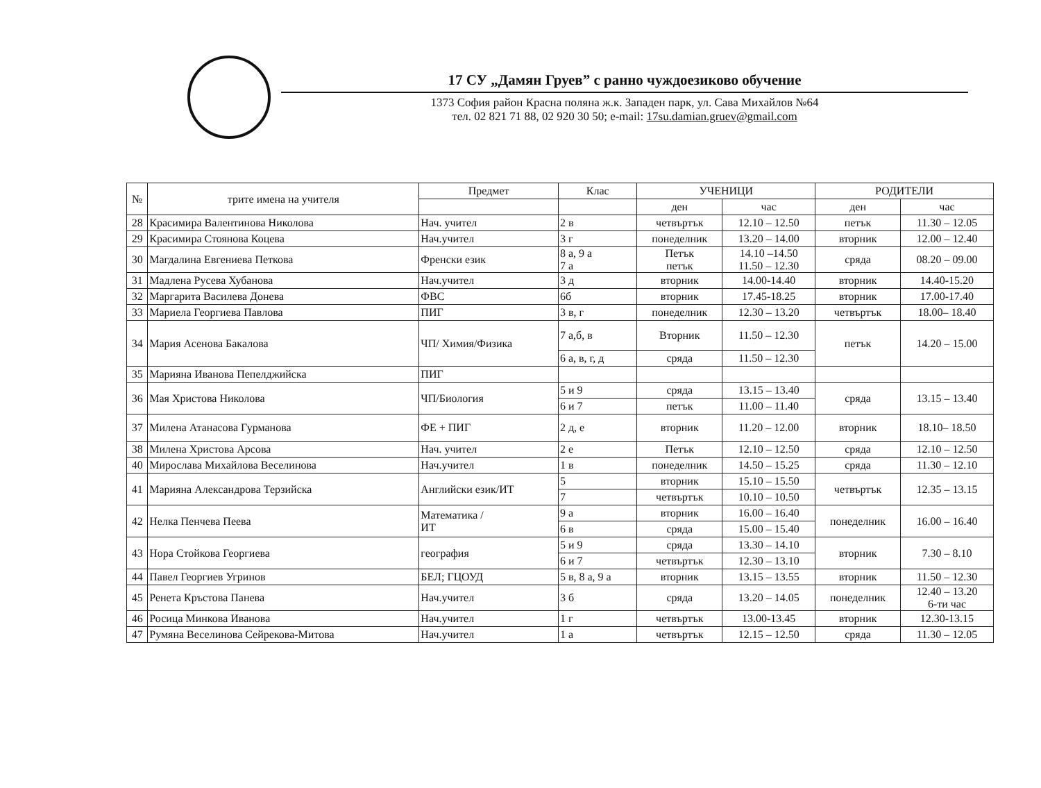17 СУ „Дамян Груев” с ранно чуждоезиково обучение
1373 София район Красна поляна ж.к. Западен парк, ул. Сава Михайлов №64
тел. 02 821 71 88, 02 920 30 50; e-mail: 17su.damian.gruev@gmail.com
| № | трите имена на учителя | Предмет | Клас | УЧЕНИЦИ | | РОДИТЕЛИ | |
| --- | --- | --- | --- | --- | --- | --- | --- |
| | | | | ден | час | ден | час |
| 28 | Красимира Валентинова Николова | Нач. учител | 2 в | четвъртък | 12.10 – 12.50 | петък | 11.30 – 12.05 |
| 29 | Красимира Стоянова Коцева | Нач.учител | 3 г | понеделник | 13.20 – 14.00 | вторник | 12.00 – 12.40 |
| 30 | Магдалина Евгениева Петкова | Френски език | 8 а, 9 а 7 а | Петък петък | 14.10 –14.50 11.50 – 12.30 | сряда | 08.20 – 09.00 |
| 31 | Мадлена Русева Хубанова | Нач.учител | 3 д | вторник | 14.00-14.40 | вторник | 14.40-15.20 |
| 32 | Маргарита Василева Донева | ФВС | 6б | вторник | 17.45-18.25 | вторник | 17.00-17.40 |
| 33 | Мариела Георгиева Павлова | ПИГ | 3 в, г | понеделник | 12.30 – 13.20 | четвъртък | 18.00– 18.40 |
| 34 | Мария Асенова Бакалова | ЧП/ Химия/Физика | 7 а,б, в | Вторник | 11.50 – 12.30 | петък | 14.20 – 15.00 |
| | | | 6 а, в, г, д | сряда | 11.50 – 12.30 | | |
| 35 | Марияна Иванова Пепелджийска | ПИГ | | | | | |
| 36 | Мая Христова Николова | ЧП/Биология | 5 и 9 | сряда | 13.15 – 13.40 | сряда | 13.15 – 13.40 |
| | | | 6 и 7 | петък | 11.00 – 11.40 | | |
| 37 | Милена Атанасова Гурманова | ФЕ + ПИГ | 2 д, е | вторник | 11.20 – 12.00 | вторник | 18.10– 18.50 |
| 38 | Милена Христова Арсова | Нач. учител | 2 е | Петък | 12.10 – 12.50 | сряда | 12.10 – 12.50 |
| 40 | Мирослава Михайлова Веселинова | Нач.учител | 1 в | понеделник | 14.50 – 15.25 | сряда | 11.30 – 12.10 |
| 41 | Марияна Александрова Терзийска | Английски език/ИТ | 5 | вторник | 15.10 – 15.50 | четвъртък | 12.35 – 13.15 |
| | | | 7 | четвъртък | 10.10 – 10.50 | | |
| 42 | Нелка Пенчева Пеева | Математика / ИТ | 9 а | вторник | 16.00 – 16.40 | понеделник | 16.00 – 16.40 |
| | | | 6 в | сряда | 15.00 – 15.40 | | |
| 43 | Нора Стойкова Георгиева | география | 5 и 9 | сряда | 13.30 – 14.10 | вторник | 7.30 – 8.10 |
| | | | 6 и 7 | четвъртък | 12.30 – 13.10 | | |
| 44 | Павел Георгиев Угринов | БЕЛ; ГЦОУД | 5 в, 8 а, 9 а | вторник | 13.15 – 13.55 | вторник | 11.50 – 12.30 |
| 45 | Ренета Кръстова Панева | Нач.учител | 3 б | сряда | 13.20 – 14.05 | понеделник | 12.40 – 13.20 6-ти час |
| 46 | Росица Минкова Иванова | Нач.учител | 1 г | четвъртък | 13.00-13.45 | вторник | 12.30-13.15 |
| 47 | Румяна Веселинова Сейрекова-Митова | Нач.учител | 1 а | четвъртък | 12.15 – 12.50 | сряда | 11.30 – 12.05 |